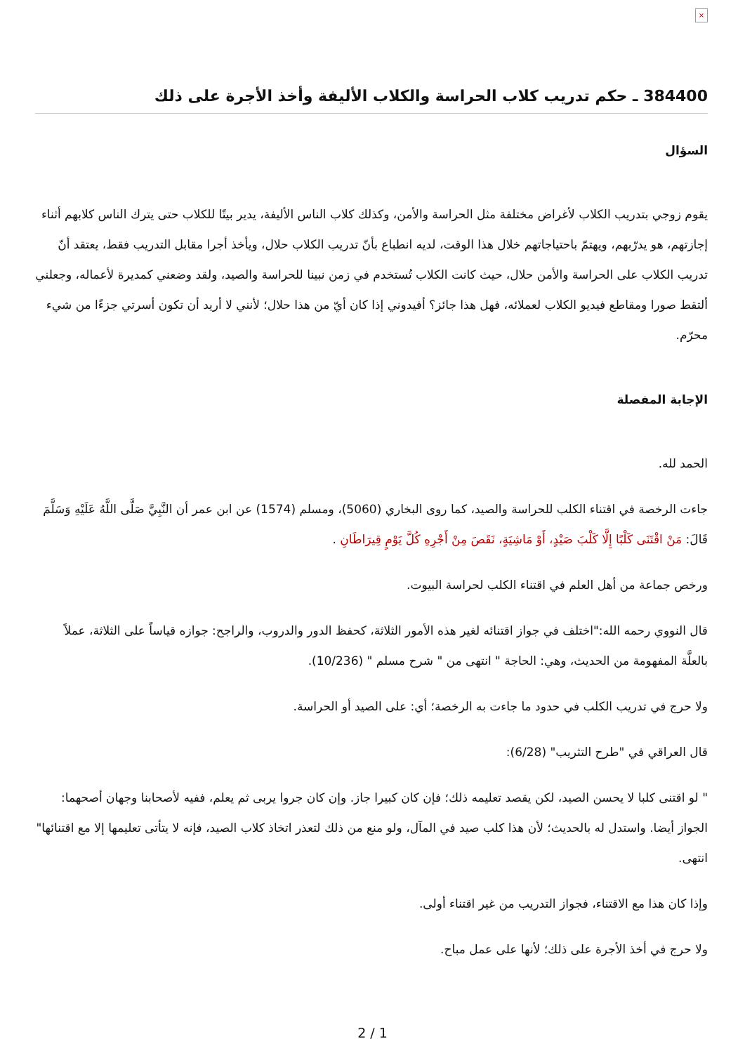×
384400 ـ حكم تدريب كلاب الحراسة والكلاب الأليفة وأخذ الأجرة على ذلك
السؤال
يقوم زوجي بتدريب الكلاب لأغراض مختلفة مثل الحراسة والأمن، وكذلك كلاب الناس الأليفة، يدير بيتًا للكلاب حتى يترك الناس كلابهم أثناء إجازتهم، هو يدرّبهم، ويهتمّ باحتياجاتهم خلال هذا الوقت، لديه انطباع بأنّ تدريب الكلاب حلال، ويأخذ أجرا مقابل التدريب فقط، يعتقد أنّ تدريب الكلاب على الحراسة والأمن حلال، حيث كانت الكلاب تُستخدم في زمن نبينا للحراسة والصيد، ولقد وضعني كمديرة لأعماله، وجعلني ألتقط صورا ومقاطع فيديو الكلاب لعملائه، فهل هذا جائز؟ أفيدوني إذا كان أيّ من هذا حلال؛ لأنني لا أريد أن تكون أسرتي جزءًا من شيء محرّم.
الإجابة المفصلة
الحمد لله.
جاءت الرخصة في اقتناء الكلب للحراسة والصيد، كما روى البخاري (5060)، ومسلم (1574) عن ابن عمر أن النَّبِيَّ صَلَّى اللَّهُ عَلَيْهِ وَسَلَّمَ قَالَ: مَنْ اقْتَنَى كَلْبًا إِلَّا كَلْبَ صَيْدٍ، أَوْ مَاشِيَةٍ، نَقَصَ مِنْ أَجْرِهِ كُلَّ يَوْمٍ قِيرَاطَانِ .
ورخص جماعة من أهل العلم في اقتناء الكلب لحراسة البيوت.
قال النووي رحمه الله:"اختلف في جواز اقتنائه لغير هذه الأمور الثلاثة، كحفظ الدور والدروب، والراجح: جوازه قياساً على الثلاثة، عملاً بالعلَّة المفهومة من الحديث، وهي: الحاجة " انتهى من " شرح مسلم " (10/236).
ولا حرج في تدريب الكلب في حدود ما جاءت به الرخصة؛ أي: على الصيد أو الحراسة.
قال العراقي في "طرح التثريب" (6/28):
" لو اقتنى كلبا لا يحسن الصيد، لكن يقصد تعليمه ذلك؛ فإن كان كبيرا جاز. وإن كان جروا يربى ثم يعلم، ففيه لأصحابنا وجهان أصحهما: الجواز أيضا. واستدل له بالحديث؛ لأن هذا كلب صيد في المآل، ولو منع من ذلك لتعذر اتخاذ كلاب الصيد، فإنه لا يتأتى تعليمها إلا مع اقتنائها" انتهى.
وإذا كان هذا مع الاقتناء، فجواز التدريب من غير اقتناء أولى.
ولا حرج في أخذ الأجرة على ذلك؛ لأنها على عمل مباح.
2 / 1